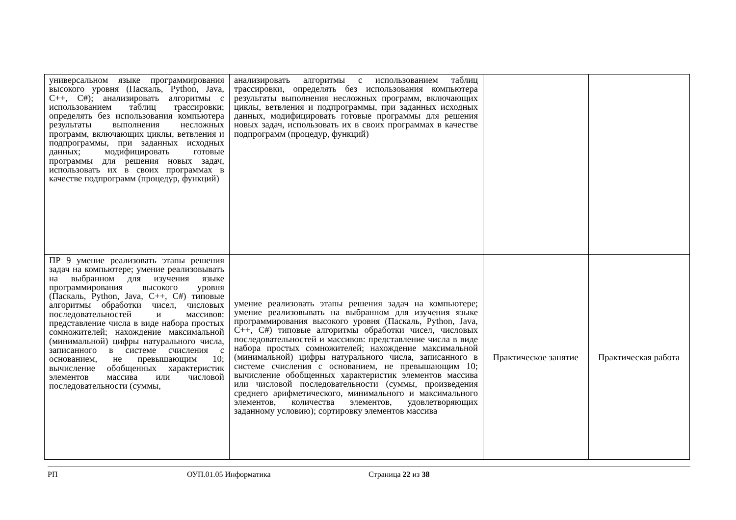| универсальном языке программирования высокого уровня (Паскаль, Python, Java, C++, C#); анализировать алгоритмы с использованием таблиц трассировки; определять без использования компьютера результаты выполнения несложных программ, включающих циклы, ветвления и подпрограммы, при заданных исходных данных; модифицировать готовые программы для решения новых задач, использовать их в своих программах в качестве подпрограмм (процедур, функций) | анализировать алгоритмы с использованием таблиц трассировки, определять без использования компьютера результаты выполнения несложных программ, включающих циклы, ветвления и подпрограммы, при заданных исходных данных, модифицировать готовые программы для решения новых задач, использовать их в своих программах в качестве подпрограмм (процедур, функций) | | |
| ПР 9 умение реализовать этапы решения задач на компьютере; умение реализовывать на выбранном для изучения языке программирования высокого уровня (Паскаль, Python, Java, C++, C#) типовые алгоритмы обработки чисел, числовых последовательностей и массивов: представление числа в виде набора простых сомножителей; нахождение максимальной (минимальной) цифры натурального числа, записанного в системе счисления с основанием, не превышающим 10; вычисление обобщенных характеристик элементов массива или числовой последовательности (суммы, | умение реализовать этапы решения задач на компьютере; умение реализовывать на выбранном для изучения языке программирования высокого уровня (Паскаль, Python, Java, C++, C#) типовые алгоритмы обработки чисел, числовых последовательностей и массивов: представление числа в виде набора простых сомножителей; нахождение максимальной (минимальной) цифры натурального числа, записанного в системе счисления с основанием, не превышающим 10; вычисление обобщенных характеристик элементов массива или числовой последовательности (суммы, произведения среднего арифметического, минимального и максимального элементов, количества элементов, удовлетворяющих заданному условию); сортировку элементов массива | Практическое занятие | Практическая работа |
РП ОУП.01.05 Информатика Страница 22 из 38